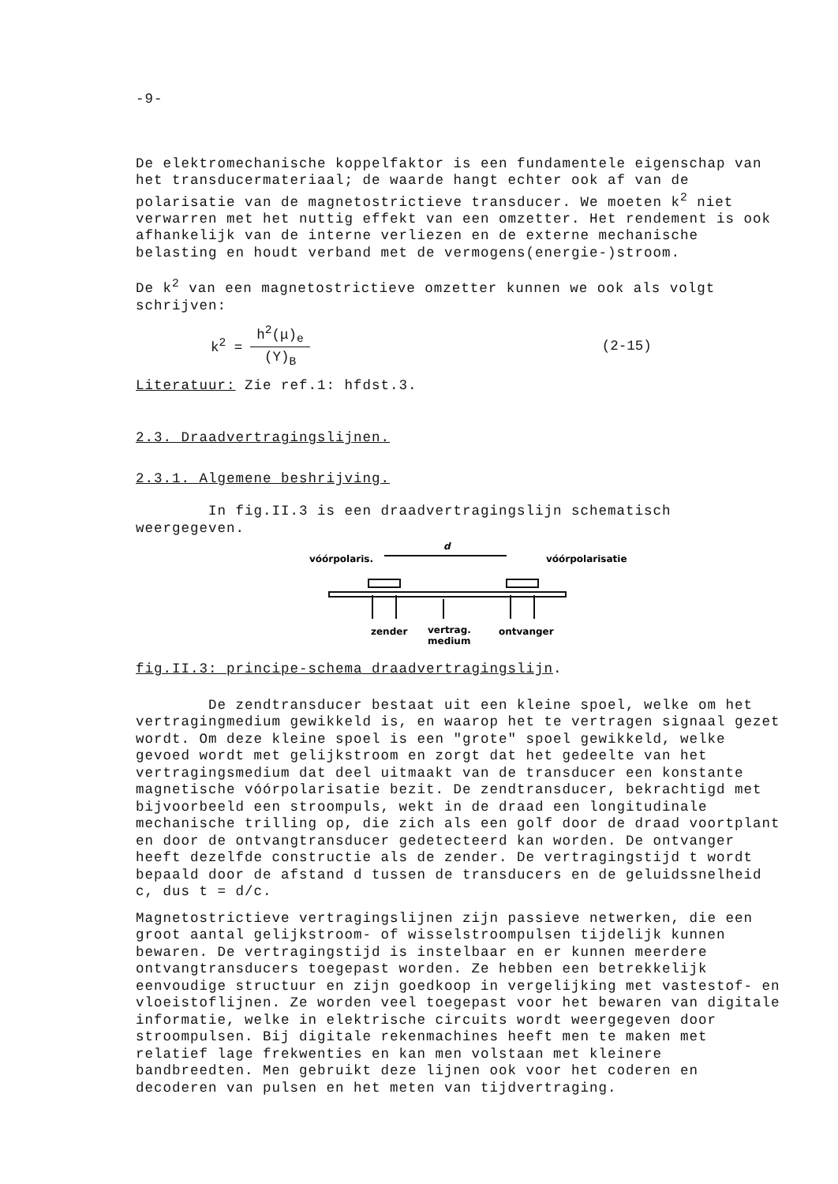-9-
De elektromechanische koppelfaktor is een fundamentele eigenschap van het transducermateriaal; de waarde hangt echter ook af van de polarisatie van de magnetostrictieve transducer. We moeten k<sup>2</sup> niet verwarren met het nuttig effekt van een omzetter. Het rendement is ook afhankelijk van de interne verliezen en de externe mechanische belasting en houdt verband met de vermogens(energie-)stroom.
De k<sup>2</sup> van een magnetostrictieve omzetter kunnen we ook als volgt schrijven:
k<sup>2</sup> = h<sup>2</sup>(μ)<sub>e</sub> (Y)<sub>B</sub> (2-15)
Literatuur: Zie ref.1: hfdst.3.
2.3. Draadvertragingslijnen.
2.3.1. Algemene beshrijving.
In fig.II.3 is een draadvertragingslijn schematisch weergegeven.
vóórpolaris.
vóórpolarisatie
d
zender
vertrag.
medium
ontvanger
fig.II.3: principe-schema draadvertragingslijn.
De zendtransducer bestaat uit een kleine spoel, welke om het vertragingmedium gewikkeld is, en waarop het te vertragen signaal gezet wordt. Om deze kleine spoel is een "grote" spoel gewikkeld, welke gevoed wordt met gelijkstroom en zorgt dat het gedeelte van het vertragingsmedium dat deel uitmaakt van de transducer een konstante magnetische vóórpolarisatie bezit. De zendtransducer, bekrachtigd met bijvoorbeeld een stroompuls, wekt in de draad een longitudinale mechanische trilling op, die zich als een golf door de draad voortplant en door de ontvangtransducer gedetecteerd kan worden. De ontvanger heeft dezelfde constructie als de zender. De vertragingstijd t wordt bepaald door de afstand d tussen de transducers en de geluidssnelheid c, dus t = d/c.
Magnetostrictieve vertragingslijnen zijn passieve netwerken, die een groot aantal gelijkstroom- of wisselstroompulsen tijdelijk kunnen bewaren. De vertragingstijd is instelbaar en er kunnen meerdere ontvangtransducers toegepast worden. Ze hebben een betrekkelijk eenvoudige structuur en zijn goedkoop in vergelijking met vastestof- en vloeistoflijnen. Ze worden veel toegepast voor het bewaren van digitale informatie, welke in elektrische circuits wordt weergegeven door stroompulsen. Bij digitale rekenmachines heeft men te maken met relatief lage frekwenties en kan men volstaan met kleinere bandbreedten. Men gebruikt deze lijnen ook voor het coderen en decoderen van pulsen en het meten van tijdvertraging.